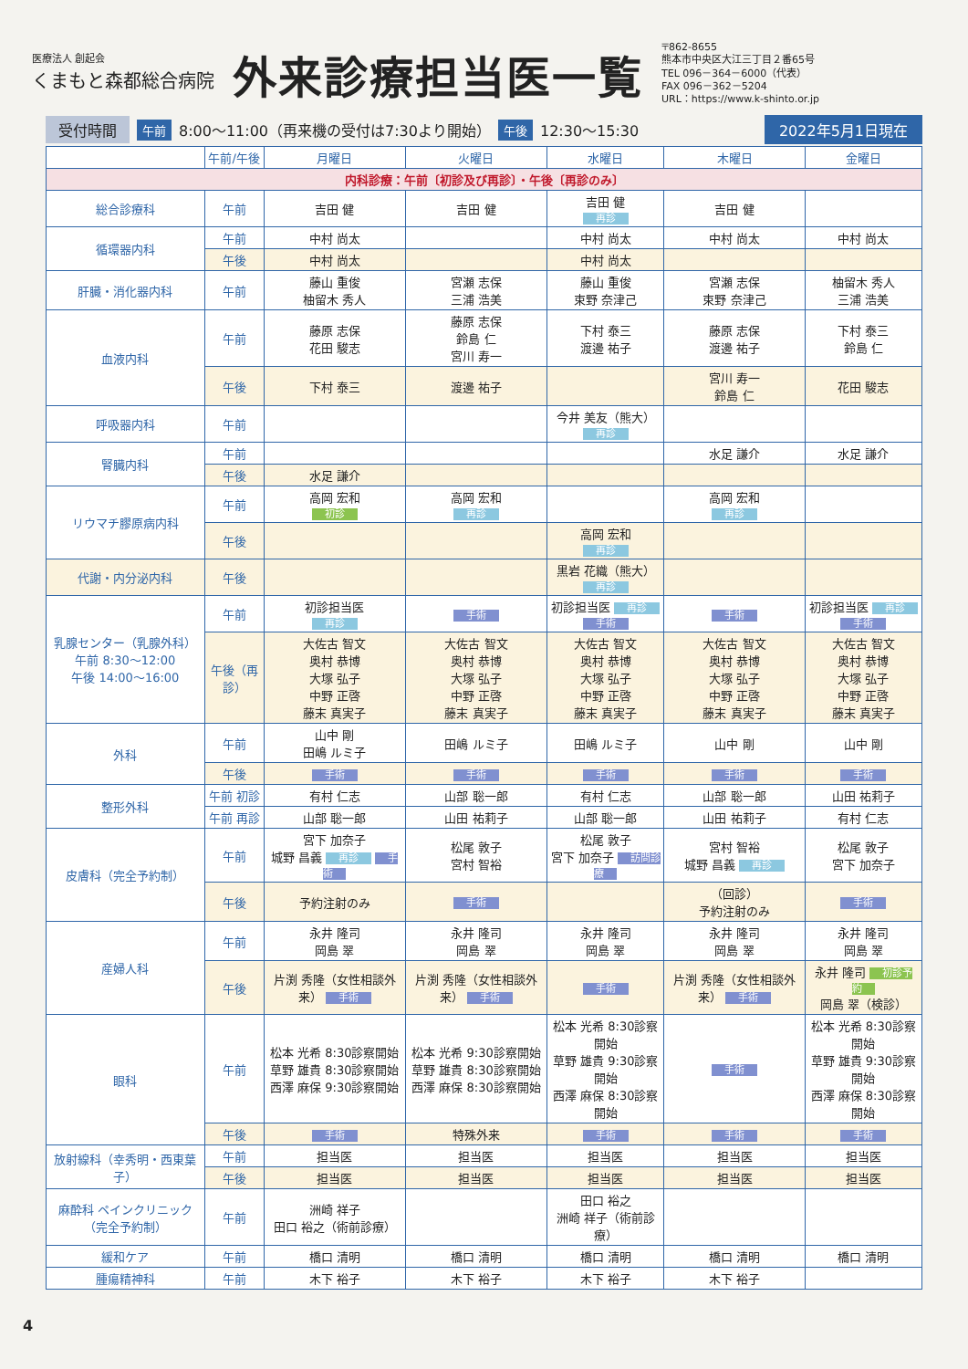医療法人 創起会
くまもと森都総合病院
外来診療担当医一覧
〒862-8655
熊本市中央区大江三丁目２番65号
TEL 096－364－6000（代表）
FAX 096－362－5204
URL：https://www.k-shinto.or.jp
受付時間 午前 8:00～11:00（再来機の受付は7:30より開始） 午後 12:30～15:30 2022年5月1日現在
| | 午前/午後 | 月曜日 | 火曜日 | 水曜日 | 木曜日 | 金曜日 |
| --- | --- | --- | --- | --- | --- | --- |
| 内科診療：午前〔初診及び再診〕・午後〔再診のみ〕 | | | | | | |
| 総合診療科 | 午前 | 吉田 健 | 吉田 健 | 吉田 健 再診 | 吉田 健 | |
| 循環器内科 | 午前 | 中村 尚太 | | 中村 尚太 | 中村 尚太 | 中村 尚太 |
| | 午後 | 中村 尚太 | | 中村 尚太 | | |
| 肝臓・消化器内科 | 午前 | 藤山 重俊 柚留木 秀人 | 宮瀬 志保 三浦 浩美 | 藤山 重俊 束野 奈津己 | 宮瀬 志保 束野 奈津己 | 柚留木 秀人 三浦 浩美 |
| 血液内科 | 午前 | 藤原 志保 花田 駿志 | 藤原 志保 鈴島 仁 宮川 寿一 | 下村 泰三 渡邊 祐子 | 藤原 志保 渡邊 祐子 | 下村 泰三 鈴島 仁 |
| | 午後 | 下村 泰三 | 渡邊 祐子 | | 宮川 寿一 鈴島 仁 | 花田 駿志 |
| 呼吸器内科 | 午前 | | | 今井 美友（熊大） 再診 | | |
| 腎臓内科 | 午前 | | | | 水足 謙介 | 水足 謙介 |
| | 午後 | 水足 謙介 | | | | |
| リウマチ膠原病内科 | 午前 | 高岡 宏和 初診 | 高岡 宏和 再診 | | 高岡 宏和 再診 | |
| | 午後 | | | 高岡 宏和 再診 | | |
| 代謝・内分泌内科 | 午後 | | | 黒岩 花織（熊大） 再診 | | |
| 乳腺センター（乳腺外科） 午前 8:30～12:00 午後 14:00～16:00 | 午前 | 初診担当医 再診 | 手術 | 初診担当医 再診 手術 | 手術 | 初診担当医 再診 手術 |
| | 午後（再診） | 大佐古 智文 奥村 恭博 大塚 弘子 中野 正啓 藤末 真実子 | 大佐古 智文 奥村 恭博 大塚 弘子 中野 正啓 藤末 真実子 | 大佐古 智文 奥村 恭博 大塚 弘子 中野 正啓 藤末 真実子 | 大佐古 智文 奥村 恭博 大塚 弘子 中野 正啓 藤末 真実子 | 大佐古 智文 奥村 恭博 大塚 弘子 中野 正啓 藤末 真実子 |
| 外科 | 午前 | 山中 剛 田嶋 ルミ子 | 田嶋 ルミ子 | 田嶋 ルミ子 | 山中 剛 | 山中 剛 |
| | 午後 | 手術 | 手術 | 手術 | 手術 | 手術 |
| 整形外科 | 午前 初診 | 有村 仁志 | 山部 聡一郎 | 有村 仁志 | 山部 聡一郎 | 山田 祐莉子 |
| | 午前 再診 | 山部 聡一郎 | 山田 祐莉子 | 山部 聡一郎 | 山田 祐莉子 | 有村 仁志 |
| 皮膚科（完全予約制） | 午前 | 宮下 加奈子 城野 昌義 再診 手術 | 松尾 敦子 宮村 智裕 | 松尾 敦子 宮下 加奈子 訪問診療 | 宮村 智裕 城野 昌義 再診 | 松尾 敦子 宮下 加奈子 |
| | 午後 | 予約注射のみ | 手術 | | （回診） 予約注射のみ | 手術 |
| 産婦人科 | 午前 | 永井 隆司 岡島 翠 | 永井 隆司 岡島 翠 | 永井 隆司 岡島 翠 | 永井 隆司 岡島 翠 | 永井 隆司 岡島 翠 |
| | 午後 | 片渕 秀隆（女性相談外来） 手術 | 片渕 秀隆（女性相談外来） 手術 | 手術 | 片渕 秀隆（女性相談外来） 手術 | 永井 隆司 初診予約 岡島 翠（検診） |
| 眼科 | 午前 | 松本 光希 8:30診察開始 草野 雄貴 8:30診察開始 西澤 麻保 9:30診察開始 | 松本 光希 9:30診察開始 草野 雄貴 8:30診察開始 西澤 麻保 8:30診察開始 | 松本 光希 8:30診察開始 草野 雄貴 9:30診察開始 西澤 麻保 8:30診察開始 | 手術 | 松本 光希 8:30診察開始 草野 雄貴 9:30診察開始 西澤 麻保 8:30診察開始 |
| | 午後 | 手術 | 特殊外来 | 手術 | 手術 | 手術 |
| 放射線科（幸秀明・西東葉子） | 午前 | 担当医 | 担当医 | 担当医 | 担当医 | 担当医 |
| | 午後 | 担当医 | 担当医 | 担当医 | 担当医 | 担当医 |
| 麻酔科 ペインクリニック（完全予約制） | 午前 | 洲崎 祥子 田口 裕之（術前診療） | | 田口 裕之 洲崎 祥子（術前診療） | | |
| 緩和ケア | 午前 | 橋口 清明 | 橋口 清明 | 橋口 清明 | 橋口 清明 | 橋口 清明 |
| 腫瘍精神科 | 午前 | 木下 裕子 | 木下 裕子 | 木下 裕子 | 木下 裕子 | |
4